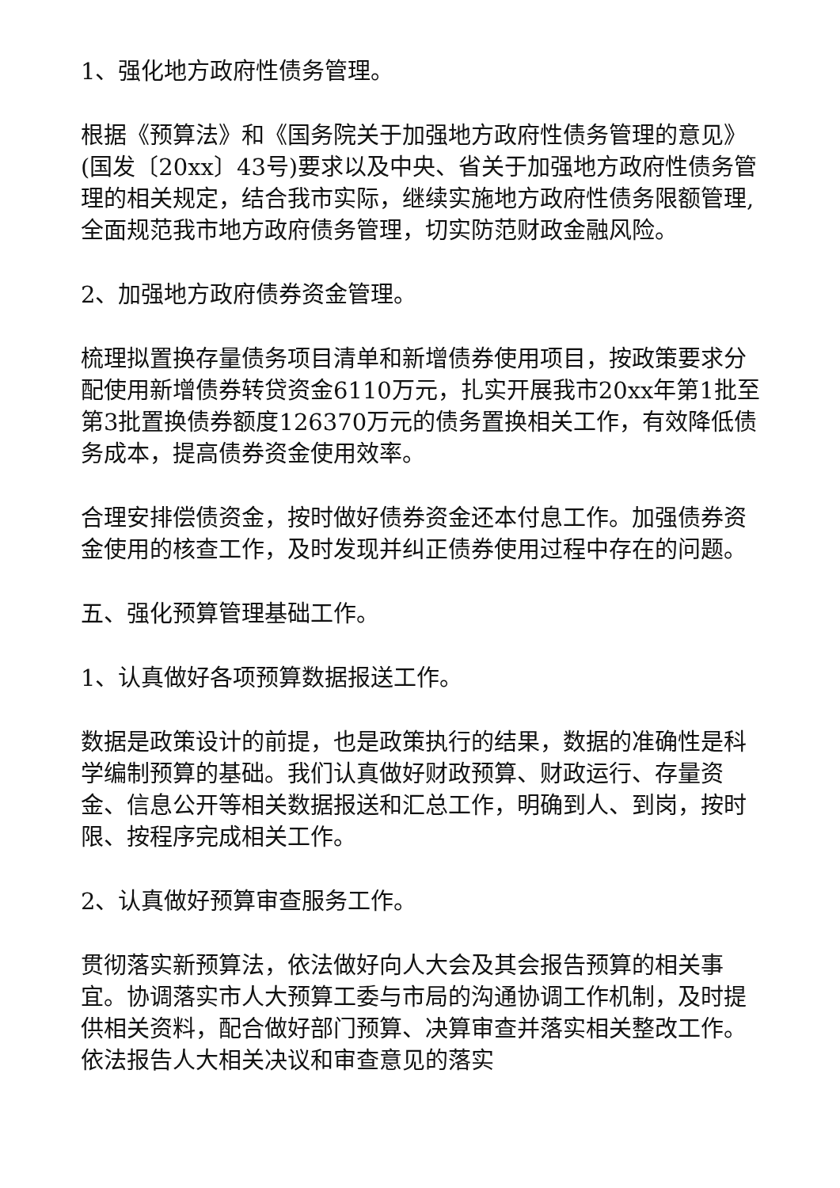1、强化地方政府性债务管理。
根据《预算法》和《国务院关于加强地方政府性债务管理的意见》(国发〔20xx〕43号)要求以及中央、省关于加强地方政府性债务管理的相关规定，结合我市实际，继续实施地方政府性债务限额管理,全面规范我市地方政府债务管理，切实防范财政金融风险。
2、加强地方政府债券资金管理。
梳理拟置换存量债务项目清单和新增债券使用项目，按政策要求分配使用新增债券转贷资金6110万元，扎实开展我市20xx年第1批至第3批置换债券额度126370万元的债务置换相关工作，有效降低债务成本，提高债券资金使用效率。
合理安排偿债资金，按时做好债券资金还本付息工作。加强债券资金使用的核查工作，及时发现并纠正债券使用过程中存在的问题。
五、强化预算管理基础工作。
1、认真做好各项预算数据报送工作。
数据是政策设计的前提，也是政策执行的结果，数据的准确性是科学编制预算的基础。我们认真做好财政预算、财政运行、存量资金、信息公开等相关数据报送和汇总工作，明确到人、到岗，按时限、按程序完成相关工作。
2、认真做好预算审查服务工作。
贯彻落实新预算法，依法做好向人大会及其会报告预算的相关事宜。协调落实市人大预算工委与市局的沟通协调工作机制，及时提供相关资料，配合做好部门预算、决算审查并落实相关整改工作。依法报告人大相关决议和审查意见的落实